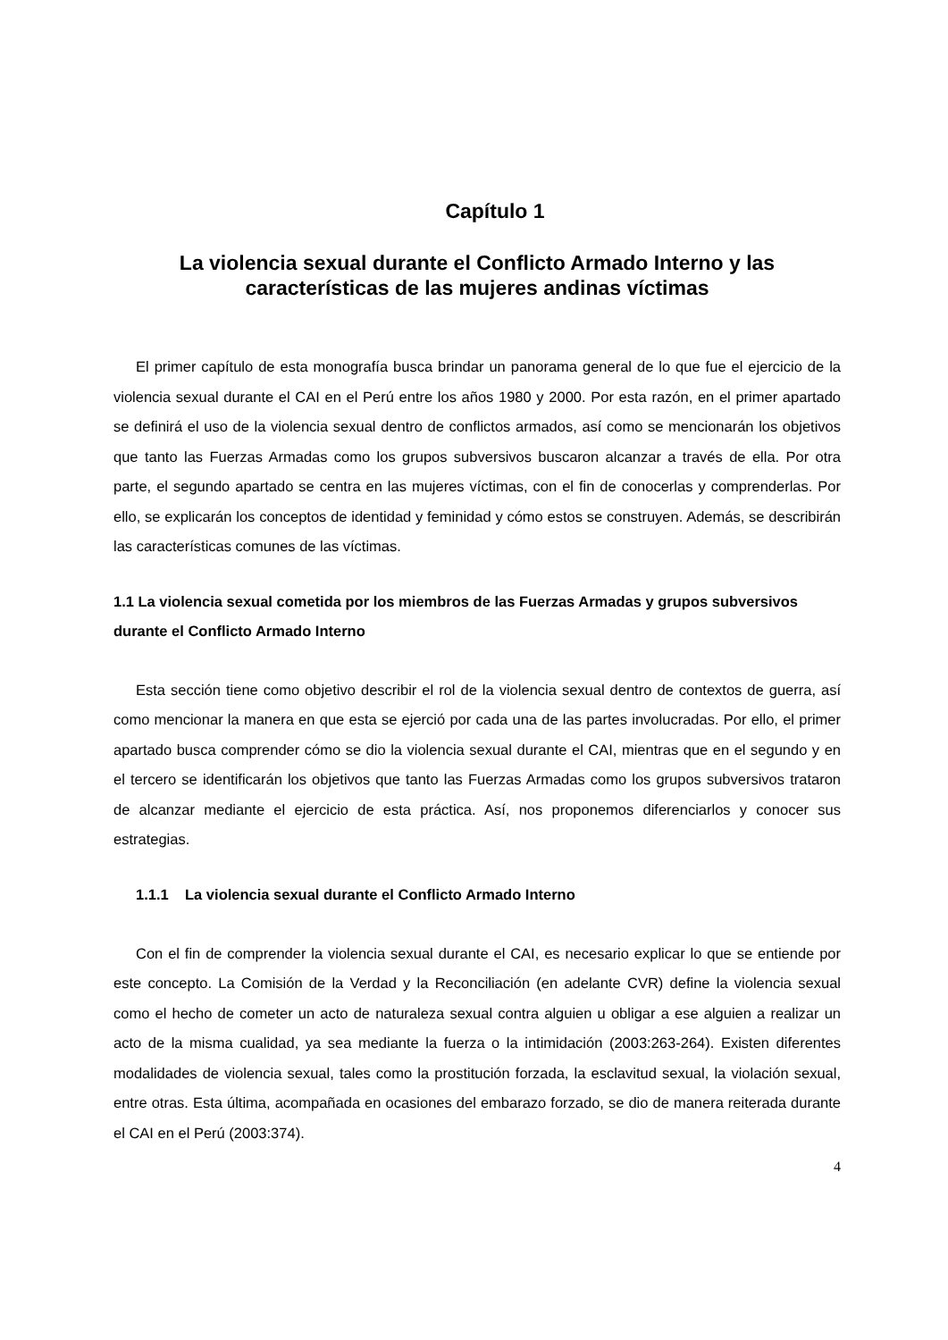Capítulo 1
La violencia sexual durante el Conflicto Armado Interno y las características de las mujeres andinas víctimas
El primer capítulo de esta monografía busca brindar un panorama general de lo que fue el ejercicio de la violencia sexual durante el CAI en el Perú entre los años 1980 y 2000. Por esta razón, en el primer apartado se definirá el uso de la violencia sexual dentro de conflictos armados, así como se mencionarán los objetivos que tanto las Fuerzas Armadas como los grupos subversivos buscaron alcanzar a través de ella. Por otra parte, el segundo apartado se centra en las mujeres víctimas, con el fin de conocerlas y comprenderlas. Por ello, se explicarán los conceptos de identidad y feminidad y cómo estos se construyen. Además, se describirán las características comunes de las víctimas.
1.1 La violencia sexual cometida por los miembros de las Fuerzas Armadas y grupos subversivos durante el Conflicto Armado Interno
Esta sección tiene como objetivo describir el rol de la violencia sexual dentro de contextos de guerra, así como mencionar la manera en que esta se ejerció por cada una de las partes involucradas. Por ello, el primer apartado busca comprender cómo se dio la violencia sexual durante el CAI, mientras que en el segundo y en el tercero se identificarán los objetivos que tanto las Fuerzas Armadas como los grupos subversivos trataron de alcanzar mediante el ejercicio de esta práctica. Así, nos proponemos diferenciarlos y conocer sus estrategias.
1.1.1 La violencia sexual durante el Conflicto Armado Interno
Con el fin de comprender la violencia sexual durante el CAI, es necesario explicar lo que se entiende por este concepto. La Comisión de la Verdad y la Reconciliación (en adelante CVR) define la violencia sexual como el hecho de cometer un acto de naturaleza sexual contra alguien u obligar a ese alguien a realizar un acto de la misma cualidad, ya sea mediante la fuerza o la intimidación (2003:263-264). Existen diferentes modalidades de violencia sexual, tales como la prostitución forzada, la esclavitud sexual, la violación sexual, entre otras. Esta última, acompañada en ocasiones del embarazo forzado, se dio de manera reiterada durante el CAI en el Perú (2003:374).
4